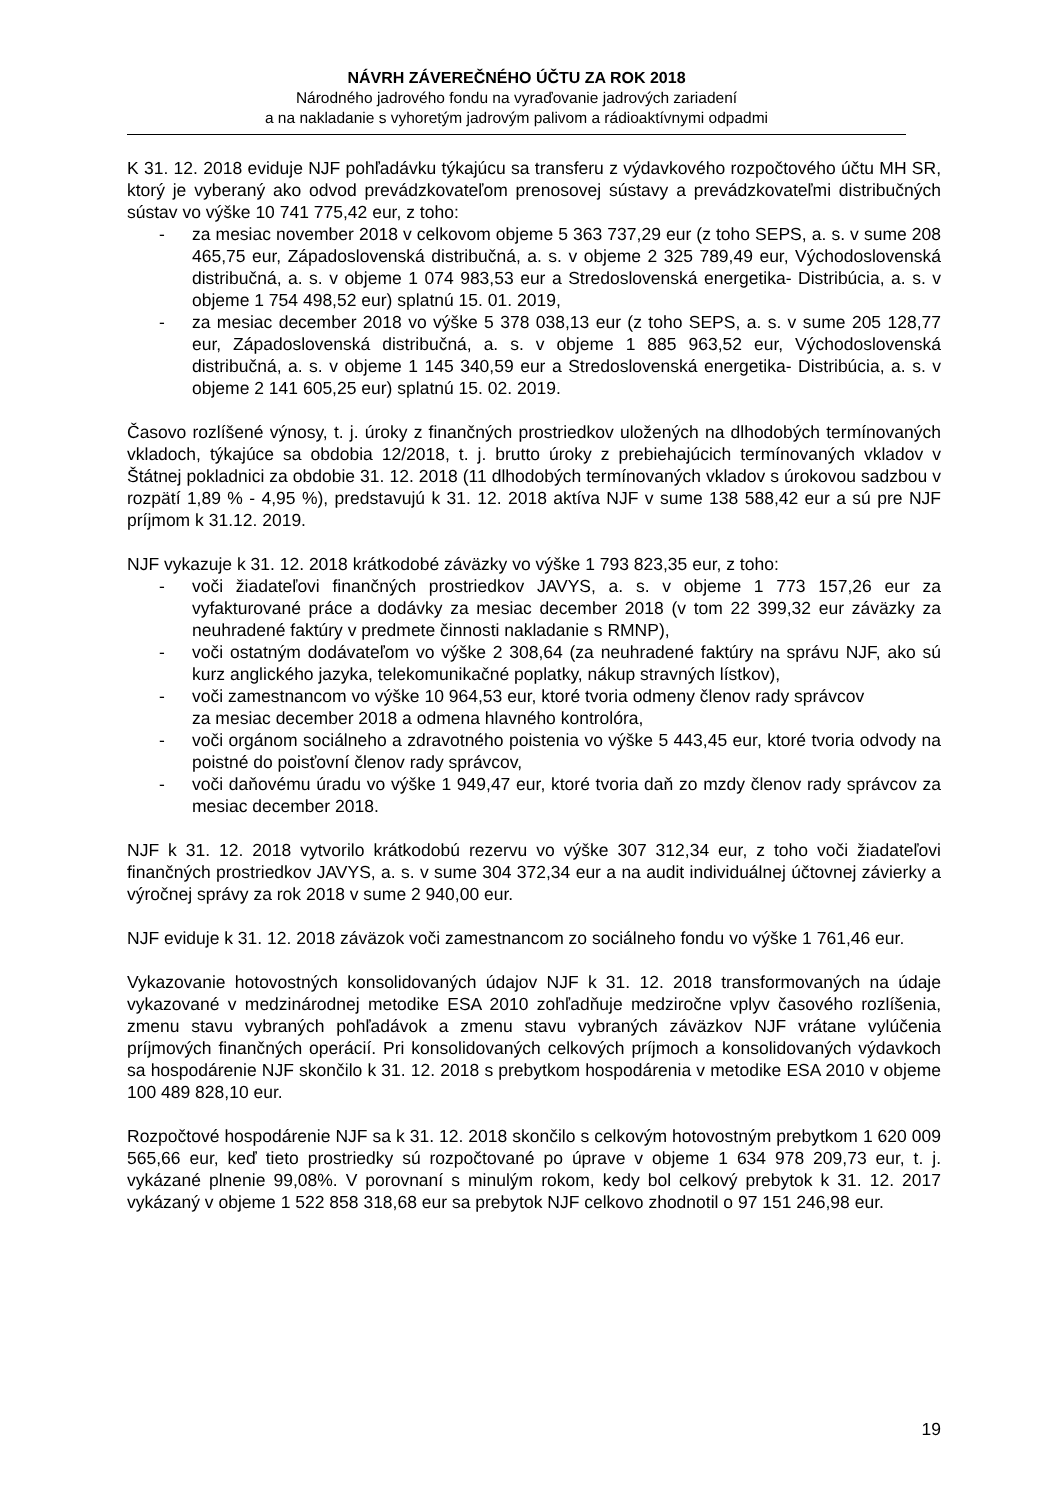NÁVRH ZÁVEREČNÉHO ÚČTU ZA ROK 2018
Národného jadrového fondu na vyraďovanie jadrových zariadení
a na nakladanie s vyhoretým jadrovým palivom a rádioaktívnymi odpadmi
K 31. 12. 2018 eviduje NJF pohľadávku týkajúcu sa transferu z výdavkového rozpočtového účtu MH SR, ktorý je vyberaný ako odvod prevádzkovateľom prenosovej sústavy a prevádzkovateľmi distribučných sústav vo výške 10 741 775,42 eur, z toho:
- za mesiac november 2018 v celkovom objeme 5 363 737,29 eur (z toho SEPS, a. s. v sume 208 465,75 eur, Západoslovenská distribučná, a. s. v objeme 2 325 789,49 eur, Východoslovenská distribučná, a. s. v objeme 1 074 983,53 eur a Stredoslovenská energetika- Distribúcia, a. s. v objeme 1 754 498,52 eur) splatnú 15. 01. 2019,
- za mesiac december 2018 vo výške 5 378 038,13 eur (z toho SEPS, a. s. v sume 205 128,77 eur, Západoslovenská distribučná, a. s. v objeme 1 885 963,52 eur, Východoslovenská distribučná, a. s. v objeme 1 145 340,59 eur a Stredoslovenská energetika- Distribúcia, a. s. v objeme 2 141 605,25 eur) splatnú 15. 02. 2019.
Časovo rozlíšené výnosy, t. j. úroky z finančných prostriedkov uložených na dlhodobých termínovaných vkladoch, týkajúce sa obdobia 12/2018, t. j. brutto úroky z prebiehajúcich termínovaných vkladov v Štátnej pokladnici za obdobie 31. 12. 2018 (11 dlhodobých termínovaných vkladov s úrokovou sadzbou v rozpätí 1,89 % - 4,95 %), predstavujú k 31. 12. 2018 aktíva NJF v sume 138 588,42 eur a sú pre NJF príjmom k 31.12. 2019.
NJF vykazuje k 31. 12. 2018 krátkodobé záväzky vo výške 1 793 823,35 eur, z toho:
- voči žiadateľovi finančných prostriedkov JAVYS, a. s. v objeme 1 773 157,26 eur za vyfakturované práce a dodávky za mesiac december 2018 (v tom 22 399,32 eur záväzky za neuhradené faktúry v predmete činnosti nakladanie s RMNP),
- voči ostatným dodávateľom vo výške 2 308,64 (za neuhradené faktúry na správu NJF, ako sú kurz anglického jazyka, telekomunikačné poplatky, nákup stravných lístkov),
- voči zamestnancom vo výške 10 964,53 eur, ktoré tvoria odmeny členov rady správcov
za mesiac december 2018 a odmena hlavného kontrolóra,
- voči orgánom sociálneho a zdravotného poistenia vo výške 5 443,45 eur, ktoré tvoria odvody na poistné do poisťovní členov rady správcov,
- voči daňovému úradu vo výške 1 949,47 eur, ktoré tvoria daň zo mzdy členov rady správcov za mesiac december 2018.
NJF k 31. 12. 2018 vytvorilo krátkodobú rezervu vo výške 307 312,34 eur, z toho voči žiadateľovi finančných prostriedkov JAVYS, a. s. v sume 304 372,34 eur a na audit individuálnej účtovnej závierky a výročnej správy za rok 2018 v sume 2 940,00 eur.
NJF eviduje k 31. 12. 2018 záväzok voči zamestnancom zo sociálneho fondu vo výške 1 761,46 eur.
Vykazovanie hotovostných konsolidovaných údajov NJF k 31. 12. 2018 transformovaných na údaje vykazované v medzinárodnej metodike ESA 2010 zohľadňuje medziročne vplyv časového rozlíšenia, zmenu stavu vybraných pohľadávok a zmenu stavu vybraných záväzkov NJF vrátane vylúčenia príjmových finančných operácií. Pri konsolidovaných celkových príjmoch a konsolidovaných výdavkoch sa hospodárenie NJF skončilo k 31. 12. 2018 s prebytkom hospodárenia v metodike ESA 2010 v objeme 100 489 828,10 eur.
Rozpočtové hospodárenie NJF sa k 31. 12. 2018 skončilo s celkovým hotovostným prebytkom 1 620 009 565,66 eur, keď tieto prostriedky sú rozpočtované po úprave v objeme 1 634 978 209,73 eur, t. j. vykázané plnenie 99,08%. V porovnaní s minulým rokom, kedy bol celkový prebytok k 31. 12. 2017 vykázaný v objeme 1 522 858 318,68 eur sa prebytok NJF celkovo zhodnotil o 97 151 246,98 eur.
19